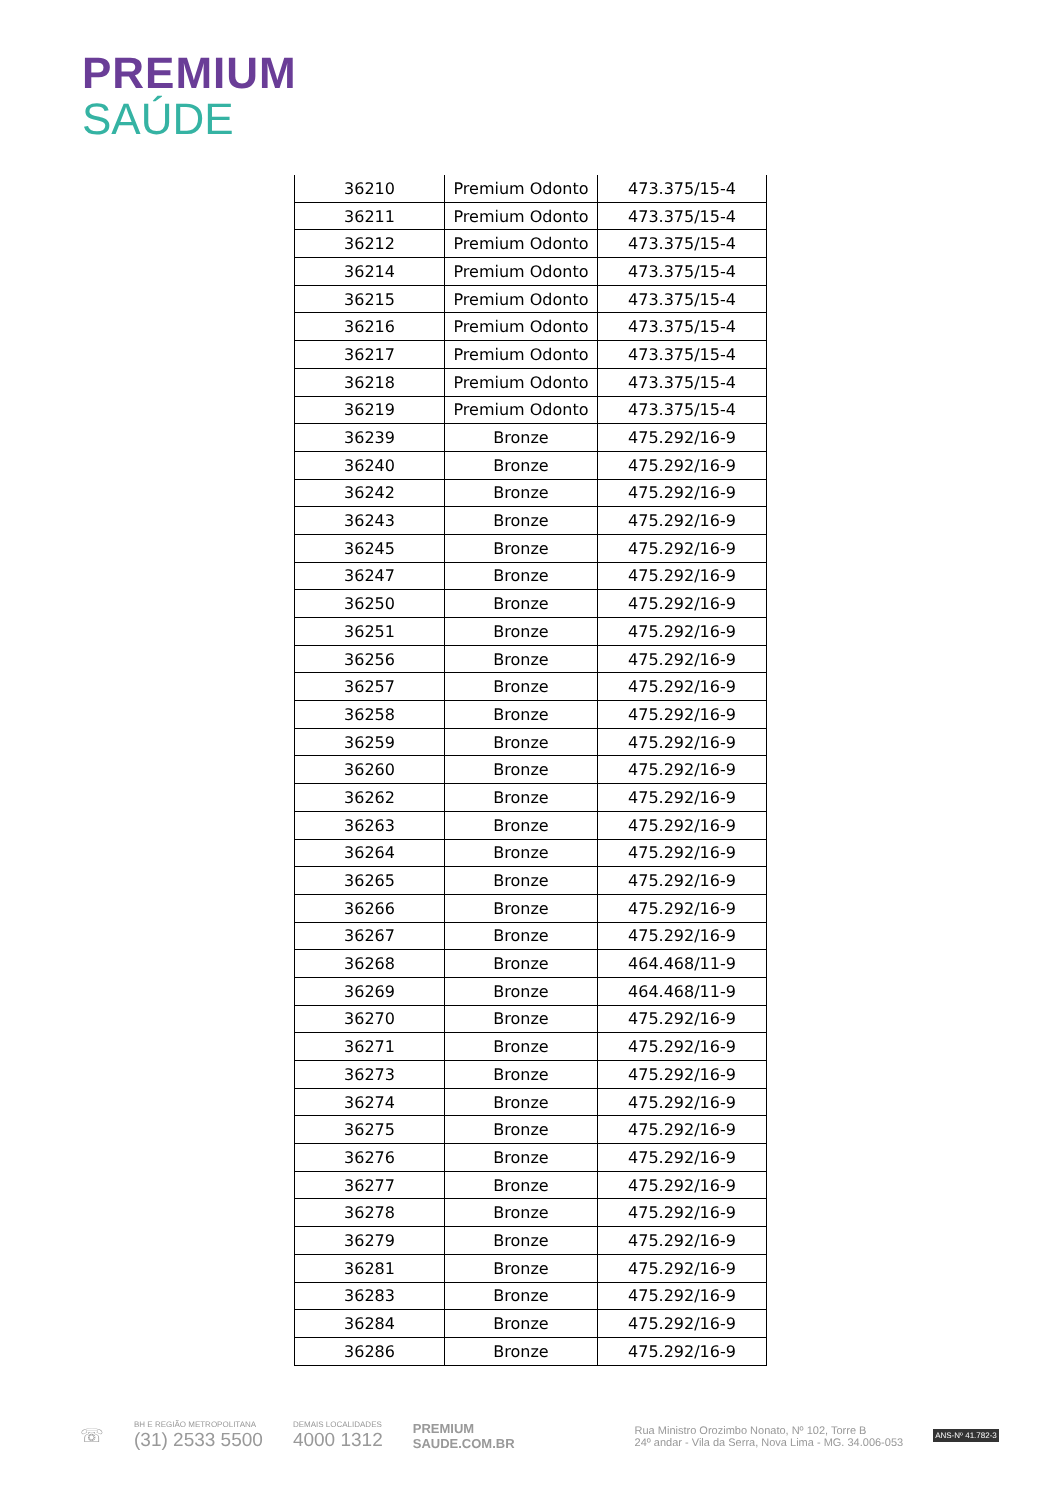PREMIUM
SAÚDE
| 36210 | Premium Odonto | 473.375/15-4 |
| 36211 | Premium Odonto | 473.375/15-4 |
| 36212 | Premium Odonto | 473.375/15-4 |
| 36214 | Premium Odonto | 473.375/15-4 |
| 36215 | Premium Odonto | 473.375/15-4 |
| 36216 | Premium Odonto | 473.375/15-4 |
| 36217 | Premium Odonto | 473.375/15-4 |
| 36218 | Premium Odonto | 473.375/15-4 |
| 36219 | Premium Odonto | 473.375/15-4 |
| 36239 | Bronze | 475.292/16-9 |
| 36240 | Bronze | 475.292/16-9 |
| 36242 | Bronze | 475.292/16-9 |
| 36243 | Bronze | 475.292/16-9 |
| 36245 | Bronze | 475.292/16-9 |
| 36247 | Bronze | 475.292/16-9 |
| 36250 | Bronze | 475.292/16-9 |
| 36251 | Bronze | 475.292/16-9 |
| 36256 | Bronze | 475.292/16-9 |
| 36257 | Bronze | 475.292/16-9 |
| 36258 | Bronze | 475.292/16-9 |
| 36259 | Bronze | 475.292/16-9 |
| 36260 | Bronze | 475.292/16-9 |
| 36262 | Bronze | 475.292/16-9 |
| 36263 | Bronze | 475.292/16-9 |
| 36264 | Bronze | 475.292/16-9 |
| 36265 | Bronze | 475.292/16-9 |
| 36266 | Bronze | 475.292/16-9 |
| 36267 | Bronze | 475.292/16-9 |
| 36268 | Bronze | 464.468/11-9 |
| 36269 | Bronze | 464.468/11-9 |
| 36270 | Bronze | 475.292/16-9 |
| 36271 | Bronze | 475.292/16-9 |
| 36273 | Bronze | 475.292/16-9 |
| 36274 | Bronze | 475.292/16-9 |
| 36275 | Bronze | 475.292/16-9 |
| 36276 | Bronze | 475.292/16-9 |
| 36277 | Bronze | 475.292/16-9 |
| 36278 | Bronze | 475.292/16-9 |
| 36279 | Bronze | 475.292/16-9 |
| 36281 | Bronze | 475.292/16-9 |
| 36283 | Bronze | 475.292/16-9 |
| 36284 | Bronze | 475.292/16-9 |
| 36286 | Bronze | 475.292/16-9 |
☏
BH E REGIÃO METROPOLITANA
(31) 2533 5500
DEMAIS LOCALIDADES
4000 1312
PREMIUM
SAUDE.COM.BR
Rua Ministro Orozimbo Nonato, Nº 102, Torre B
24º andar - Vila da Serra, Nova Lima - MG. 34.006-053
ANS-Nº 41.782-3